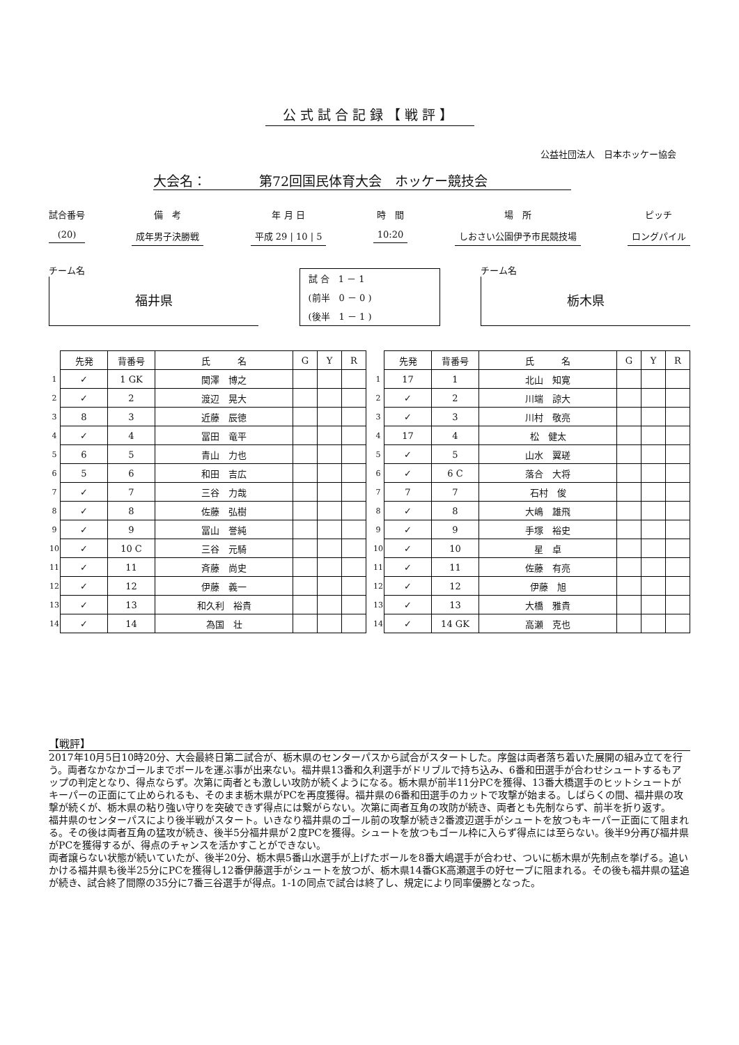公式試合記録【戦評】
公益社団法人　日本ホッケー協会
大会名：　　　　第72回国民体育大会　ホッケー競技会
試合番号
(20)
備　考
成年男子決勝戦
年 月 日
平成 29 | 10 | 5
時　間
10:20
場　所
しおさい公園伊予市民競技場
ピッチ
ロングパイル
チーム名
福井県
試 合　1 － 1
(前半　0 － 0 )
(後半　1 － 1 )
チーム名
栃木県
| | 先発 | 背番号 | 氏 名 | G | Y | R |
| 1 | ✓ | 1 GK | 関澤 博之 | | | |
| 2 | ✓ | 2 | 渡辺 晃大 | | | |
| 3 | 8 | 3 | 近藤 辰徳 | | | |
| 4 | ✓ | 4 | 冨田 竜平 | | | |
| 5 | 6 | 5 | 青山 力也 | | | |
| 6 | 5 | 6 | 和田 吉広 | | | |
| 7 | ✓ | 7 | 三谷 力哉 | | | |
| 8 | ✓ | 8 | 佐藤 弘樹 | | | |
| 9 | ✓ | 9 | 冨山 誉純 | | | |
| 10 | ✓ | 10 C | 三谷 元騎 | | | |
| 11 | ✓ | 11 | 斉藤 尚史 | | | |
| 12 | ✓ | 12 | 伊藤 義一 | | | |
| 13 | ✓ | 13 | 和久利 裕貴 | | | |
| 14 | ✓ | 14 | 為国 壮 | | | |
| | 先発 | 背番号 | 氏 名 | G | Y | R |
| 1 | 17 | 1 | 北山 知寛 | | | |
| 2 | ✓ | 2 | 川端 諒大 | | | |
| 3 | ✓ | 3 | 川村 敬亮 | | | |
| 4 | 17 | 4 | 松 健太 | | | |
| 5 | ✓ | 5 | 山水 翼瑳 | | | |
| 6 | ✓ | 6 C | 落合 大将 | | | |
| 7 | 7 | 7 | 石村 俊 | | | |
| 8 | ✓ | 8 | 大嶋 雄飛 | | | |
| 9 | ✓ | 9 | 手塚 裕史 | | | |
| 10 | ✓ | 10 | 星 卓 | | | |
| 11 | ✓ | 11 | 佐藤 有亮 | | | |
| 12 | ✓ | 12 | 伊藤 旭 | | | |
| 13 | ✓ | 13 | 大橋 雅貴 | | | |
| 14 | ✓ | 14 GK | 高瀬 克也 | | | |
【戦評】
2017年10月5日10時20分、大会最終日第二試合が、栃木県のセンターパスから試合がスタートした。序盤は両者落ち着いた展開の組み立てを行う。両者なかなかゴールまでボールを運ぶ事が出来ない。福井県13番和久利選手がドリブルで持ち込み、6番和田選手が合わせシュートするもアップの判定となり、得点ならず。次第に両者とも激しい攻防が続くようになる。栃木県が前半11分PCを獲得、13番大橋選手のヒットシュートがキーパーの正面にて止められるも、そのまま栃木県がPCを再度獲得。福井県の6番和田選手のカットで攻撃が始まる。しばらくの間、福井県の攻撃が続くが、栃木県の粘り強い守りを突破できず得点には繋がらない。次第に両者互角の攻防が続き、両者とも先制ならず、前半を折り返す。
福井県のセンターパスにより後半戦がスタート。いきなり福井県のゴール前の攻撃が続き2番渡辺選手がシュートを放つもキーパー正面にて阻まれる。その後は両者互角の猛攻が続き、後半5分福井県が２度PCを獲得。シュートを放つもゴール枠に入らず得点には至らない。後半9分再び福井県がPCを獲得するが、得点のチャンスを活かすことができない。
両者譲らない状態が続いていたが、後半20分、栃木県5番山水選手が上げたボールを8番大嶋選手が合わせ、ついに栃木県が先制点を挙げる。追いかける福井県も後半25分にPCを獲得し12番伊藤選手がシュートを放つが、栃木県14番GK高瀬選手の好セーブに阻まれる。その後も福井県の猛追が続き、試合終了間際の35分に7番三谷選手が得点。1-1の同点で試合は終了し、規定により同率優勝となった。